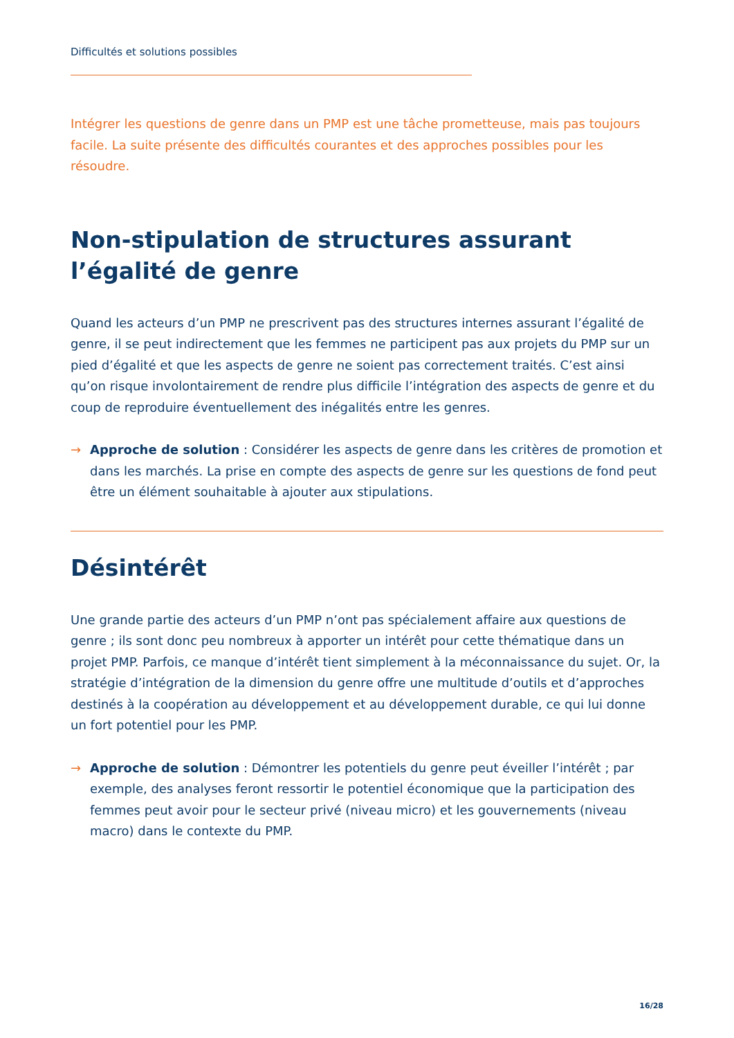Difficultés et solutions possibles
Intégrer les questions de genre dans un PMP est une tâche prometteuse, mais pas toujours facile. La suite présente des difficultés courantes et des approches possibles pour les résoudre.
Non-stipulation de structures assurant l’égalité de genre
Quand les acteurs d’un PMP ne prescrivent pas des structures internes assurant l’égalité de genre, il se peut indirectement que les femmes ne participent pas aux projets du PMP sur un pied d’égalité et que les aspects de genre ne soient pas correctement traités. C’est ainsi qu’on risque involontairement de rendre plus difficile l’intégration des aspects de genre et du coup de reproduire éventuellement des inégalités entre les genres.
→ Approche de solution : Considérer les aspects de genre dans les critères de promotion et dans les marchés. La prise en compte des aspects de genre sur les questions de fond peut être un élément souhaitable à ajouter aux stipulations.
Désintérêt
Une grande partie des acteurs d’un PMP n’ont pas spécialement affaire aux questions de genre ; ils sont donc peu nombreux à apporter un intérêt pour cette thématique dans un projet PMP. Parfois, ce manque d’intérêt tient simplement à la méconnaissance du sujet. Or, la stratégie d’intégration de la dimension du genre offre une multitude d’outils et d’approches destinés à la coopération au développement et au développement durable, ce qui lui donne un fort potentiel pour les PMP.
→ Approche de solution : Démontrer les potentiels du genre peut éveiller l’intérêt ; par exemple, des analyses feront ressortir le potentiel économique que la participation des femmes peut avoir pour le secteur privé (niveau micro) et les gouvernements (niveau macro) dans le contexte du PMP.
16/28